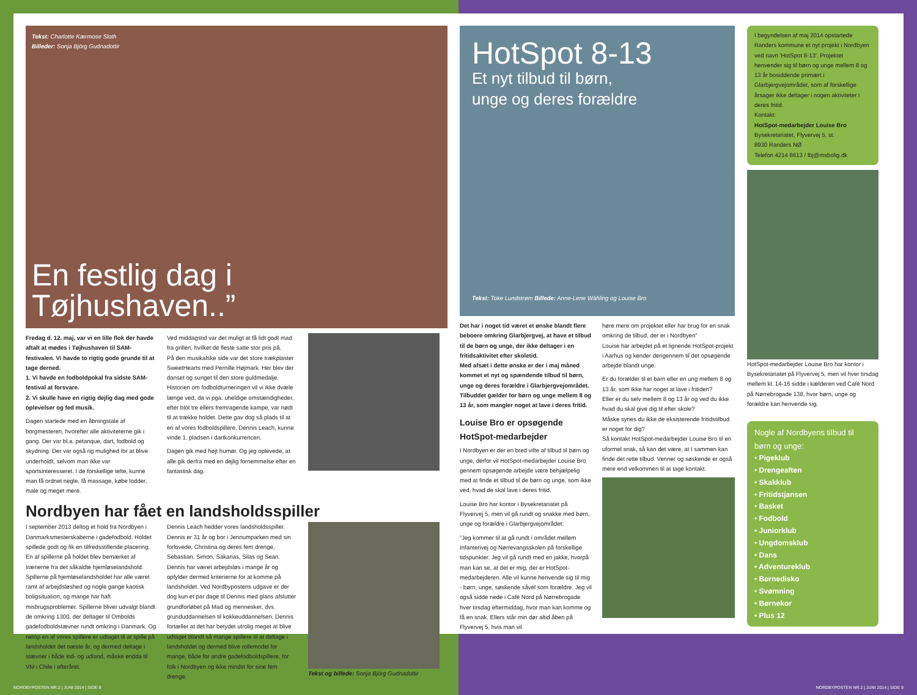Tekst: Charlotte Kærmose Sloth
Billeder: Sonja Björg Gudnadottir
En festlig dag i Tøjhushaven..”
Fredag d. 12. maj, var vi en lille flok der havde aftalt at mødes i Tøjhushaven til SAM-festivalen. Vi havde to rigtig gode grunde til at tage derned.
1. Vi havde en fodboldpokal fra sidste SAM-festival at forsvare.
2. Vi skulle have en rigtig dejlig dag med gode oplevelser og fed musik.
Dagen startede med en åbningstale af borgmesteren, hvorefter alle aktiviteterne gik i gang. Der var bl.a. petanque, dart, fodbold og skydning. Der var også rig mulighed for at blive underholdt, selvom man ikke var sportsinteresseret. I de forskellige telte, kunne man få ordnet negle, få massage, købe lodder, male og meget mere.
Ved middagstid var det muligt at få lidt godt mad fra grillen, hvilket de fleste satte stor pris på.
På den musikalske side var det store trækplaster SweetHearts med Pernille Højmark. Her blev der danset og sunget til den store guldmedalje. Historien om fodboldturneringen vil vi ikke dvæle længe ved, da vi pga. uheldige omstændigheder, efter blot tre ellers fremragende kampe, var nødt til at trække holdet. Dette gav dog så plads til at en af vores fodboldspillere, Dennis Leach, kunne vinde 1. pladsen i dartkonkurrencen.
Dagen gik med højt humør. Og jeg oplevede, at alle gik derfra med en dejlig fornemmelse efter en fantastisk dag.
Nordbyen har fået en landsholdsspiller
I september 2013 deltog et hold fra Nordbyen i Danmarksmesterskaberne i gadefodbold. Holdet spillede godt og fik en tilfredsstillende placering. En af spillerne på holdet blev bemærket af trænerne fra det såkaldte hjemløselandshold. Spillerne på hjemløselandsholdet har alle været ramt af arbejdsløshed og nogle gange kaotisk boligsituation, og mange har haft misbrugsproblemer. Spillerne bliver udvalgt blandt de omkring 1300, der deltager til Ombolds gadefodboldstævner rundt omkring i Danmark. Og netop en af vores spillere er udtaget til at spille på landsholdet det næste år, og dermed deltage i stævner i både ind- og udland, måske endda til VM i Chile i efteråret.
Dennis Leach hedder vores landsholdsspiller. Dennis er 31 år og bor i Jennumparken med sin forlovede, Christina og deres fem drenge, Sebastian, Simon, Sakarias, Silas og Sean. Dennis har været arbejdsløs i mange år og opfylder dermed kriterierne for at komme på landsholdet. Ved Nordbypostens udgave er der dog kun et par dage til Dennis med glans afslutter grundforløbet på Mad og mennesker, dvs. grunduddannelsen til kokkeuddannelsen. Dennis fortæller at det har betydet utrolig meget at blive udtaget blandt så mange spillere til at deltage i landsholdet og dermed blive rollemodel for mange, både for andre gadefodboldspillere, for folk i Nordbyen og ikke mindst for sine fem drenge.
Tekst og billede: Sonja Björg Gudnadottir
HotSpot 8-13
Et nyt tilbud til børn,
unge og deres forældre
Tekst: Toke Lundstrøm Billede: Anne-Lene Wähling og Louise Bro
Det har i noget tid været et ønske blandt flere beboere omkring Glarbjergvej, at have et tilbud til de børn og unge, der ikke deltager i en fritidsaktivitet efter skoletid.
Med afsæt i dette ønske er der i maj måned kommet et nyt og spændende tilbud til børn, unge og deres forældre i Glarbjergvejområdet.
Tilbuddet gælder for børn og unge mellem 8 og 13 år, som mangler noget at lave i deres fritid.
Louise Bro er opsøgende HotSpot-medarbejder
I Nordbyen er der en bred vifte af tilbud til børn og unge, derfor vil HotSpot-medarbejder Louise Bro gennem opsøgende arbejde være behjælpelig med at finde et tilbud til de børn og unge, som ikke ved, hvad de skal lave i deres fritid.
Louise Bro har kontor i Bysekretariatet på Flyvervej 5, men vil gå rundt og snakke med børn, unge og forældre i Glarbjergvejområdet:
”Jeg kommer til at gå rundt i området mellem Infanterivej og Nørrevangsskolen på forskellige tidspunkter. Jeg vil gå rundt med en jakke, hvorpå man kan se, at det er mig, der er HotSpot-medarbejderen. Alle vil kunne henvende sig til mig - børn, unge, søskende såvel som forældre. Jeg vil også sidde nede i Café Nord på Nørrebrogade hver tirsdag eftermiddag, hvor man kan komme og få en snak. Ellers står min dør altid åben på Flyvervej 5, hvis man vil
høre mere om projektet eller har brug for en snak omkring de tilbud, der er i Nordbyen”
Louise har arbejdet på et lignende HotSpot-projekt i Aarhus og kender derigennem til det opsøgende arbejde blandt unge.
Er du forælder til et barn eller en ung mellem 8 og 13 år, som ikke har noget at lave i fritiden?
Eller er du selv mellem 8 og 13 år og ved du ikke hvad du skal give dig til efter skole?
Måske synes du ikke de eksisterende fritidstilbud er noget for dig?
Så kontakt HotSpot-medarbejder Louise Bro til en uformel snak, så kan det være, at I sammen kan finde det rette tilbud. Venner og søskende er også mere end velkommen til at tage kontakt.
I begyndelsen af maj 2014 opstartede Randers kommune et nyt projekt i Nordbyen ved navn 'HotSpot 8-13'. Projektet henvender sig til børn og unge mellem 8 og 13 år bosiddende primært i Glarbjergvejområdet, som af forskellige årsager ikke deltager i nogen aktiviteter i deres fritid.
Kontakt:
HotSpot-medarbejder Louise Bro
Bysekretariatet, Flyvervej 5, st.
8930 Randers NØ
Telefon 4214 8613 / lbj@msbolig.dk
HotSpot-medarbejder Louise Bro har kontor i Bysekretariatet på Flyvervej 5, men vil hver tirsdag mellem kl. 14-16 sidde i kælderen ved Café Nord på Nørrebrogade 138, hvor børn, unge og forældre kan henvende sig.
Nogle af Nordbyens tilbud til børn og unge:
• Pigeklub
• Drengeaften
• Skakklub
• Fritidstjansen
• Basket
• Fodbold
• Juniorklub
• Ungdomsklub
• Dans
• Adventureklub
• Børnedisko
• Svømning
• Børnekor
• Plus 12
NORDBYPOSTEN NR.2 | JUNI 2014 | SIDE 8
NORDBYPOSTEN NR.2 | JUNI 2014 | SIDE 9